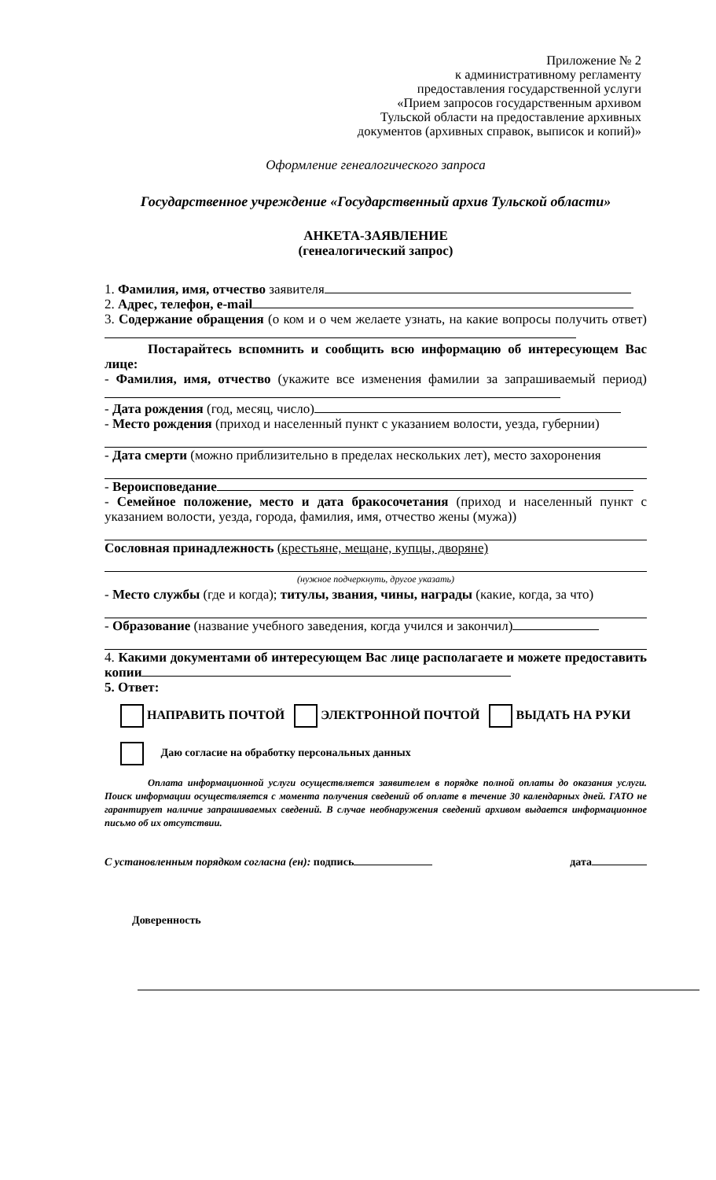Приложение № 2
к административному регламенту
предоставления государственной услуги
«Прием запросов государственным архивом
Тульской области на предоставление архивных
документов (архивных справок, выписок и копий)»
Оформление генеалогического запроса
Государственное учреждение «Государственный архив Тульской области»
АНКЕТА-ЗАЯВЛЕНИЕ
(генеалогический запрос)
1. Фамилия, имя, отчество заявителя
2. Адрес, телефон, e-mail
3. Содержание обращения (о ком и о чем желаете узнать, на какие вопросы получить ответ)
Постарайтесь вспомнить и сообщить всю информацию об интересующем Вас лице:
- Фамилия, имя, отчество (укажите все изменения фамилии за запрашиваемый период)
- Дата рождения (год, месяц, число)
- Место рождения (приход и населенный пункт с указанием волости, уезда, губернии)
- Дата смерти (можно приблизительно в пределах нескольких лет), место захоронения
- Вероисповедание
- Семейное положение, место и дата бракосочетания (приход и населенный пункт с указанием волости, уезда, города, фамилия, имя, отчество жены (мужа))
Сословная принадлежность (крестьяне, мещане, купцы, дворяне)
(нужное подчеркнуть, другое указать)
- Место службы (где и когда); титулы, звания, чины, награды (какие, когда, за что)
- Образование (название учебного заведения, когда учился и закончил)
4. Какими документами об интересующем Вас лице располагаете и можете предоставить копии
5. Ответ:
НАПРАВИТЬ ПОЧТОЙ ЭЛЕКТРОННОЙ ПОЧТОЙ ВЫДАТЬ НА РУКИ
Даю согласие на обработку персональных данных
Оплата информационной услуги осуществляется заявителем в порядке полной оплаты до оказания услуги. Поиск информации осуществляется с момента получения сведений об оплате в течение 30 календарных дней. ГАТО не гарантирует наличие запрашиваемых сведений. В случае необнаружения сведений архивом выдается информационное письмо об их отсутствии.
С установленным порядком согласна (ен): подпись дата
Доверенность